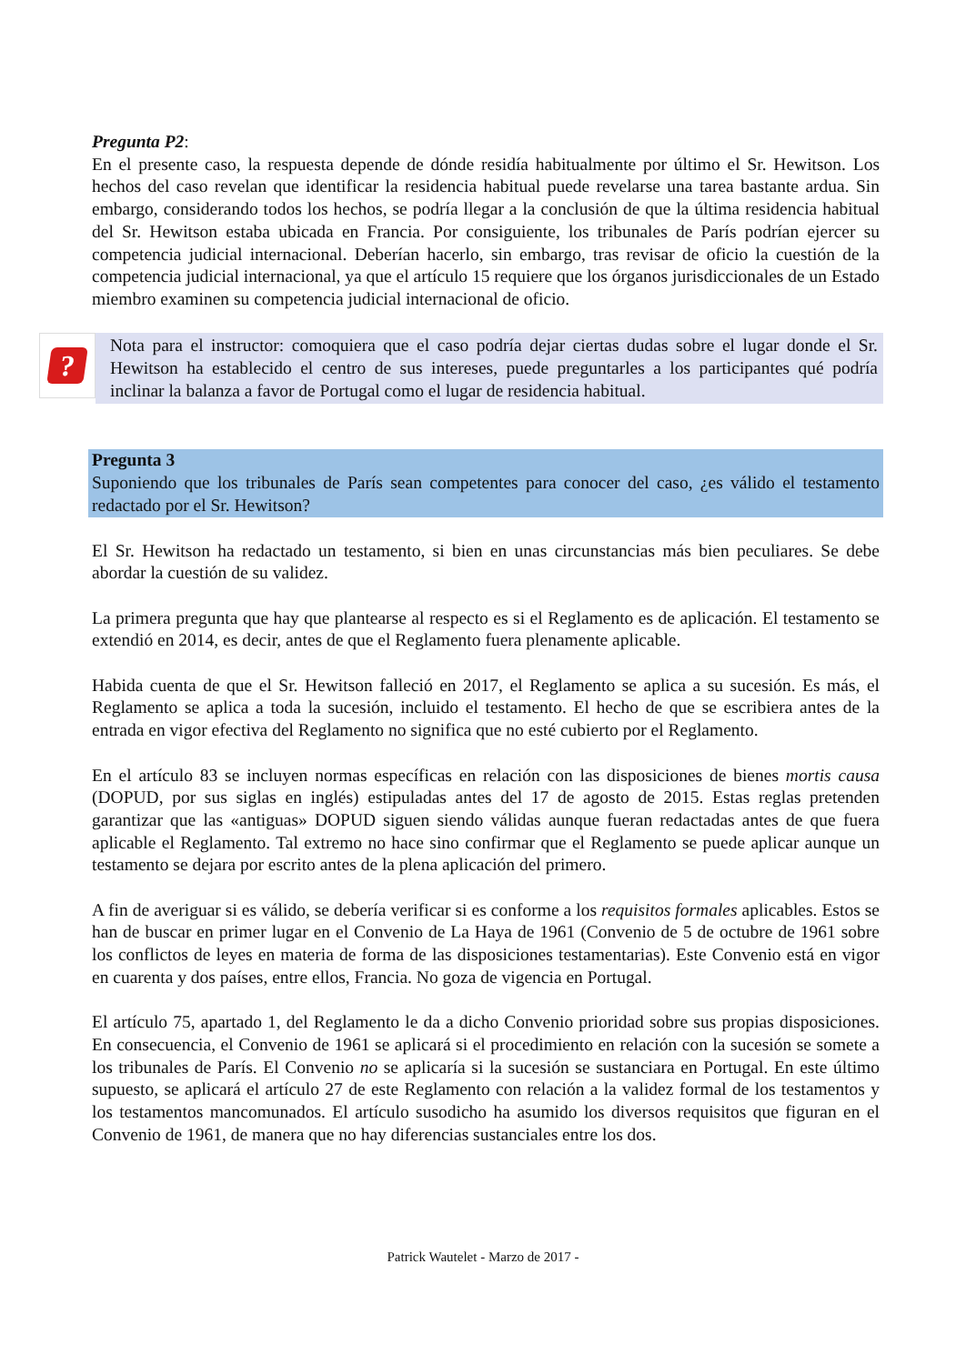Pregunta P2:
En el presente caso, la respuesta depende de dónde residía habitualmente por último el Sr. Hewitson. Los hechos del caso revelan que identificar la residencia habitual puede revelarse una tarea bastante ardua. Sin embargo, considerando todos los hechos, se podría llegar a la conclusión de que la última residencia habitual del Sr. Hewitson estaba ubicada en Francia. Por consiguiente, los tribunales de París podrían ejercer su competencia judicial internacional. Deberían hacerlo, sin embargo, tras revisar de oficio la cuestión de la competencia judicial internacional, ya que el artículo 15 requiere que los órganos jurisdiccionales de un Estado miembro examinen su competencia judicial internacional de oficio.
?
Nota para el instructor: comoquiera que el caso podría dejar ciertas dudas sobre el lugar donde el Sr. Hewitson ha establecido el centro de sus intereses, puede preguntarles a los participantes qué podría inclinar la balanza a favor de Portugal como el lugar de residencia habitual.
Pregunta 3
Suponiendo que los tribunales de París sean competentes para conocer del caso, ¿es válido el testamento redactado por el Sr. Hewitson?
El Sr. Hewitson ha redactado un testamento, si bien en unas circunstancias más bien peculiares. Se debe abordar la cuestión de su validez.
La primera pregunta que hay que plantearse al respecto es si el Reglamento es de aplicación. El testamento se extendió en 2014, es decir, antes de que el Reglamento fuera plenamente aplicable.
Habida cuenta de que el Sr. Hewitson falleció en 2017, el Reglamento se aplica a su sucesión. Es más, el Reglamento se aplica a toda la sucesión, incluido el testamento. El hecho de que se escribiera antes de la entrada en vigor efectiva del Reglamento no significa que no esté cubierto por el Reglamento.
En el artículo 83 se incluyen normas específicas en relación con las disposiciones de bienes mortis causa (DOPUD, por sus siglas en inglés) estipuladas antes del 17 de agosto de 2015. Estas reglas pretenden garantizar que las «antiguas» DOPUD siguen siendo válidas aunque fueran redactadas antes de que fuera aplicable el Reglamento. Tal extremo no hace sino confirmar que el Reglamento se puede aplicar aunque un testamento se dejara por escrito antes de la plena aplicación del primero.
A fin de averiguar si es válido, se debería verificar si es conforme a los requisitos formales aplicables. Estos se han de buscar en primer lugar en el Convenio de La Haya de 1961 (Convenio de 5 de octubre de 1961 sobre los conflictos de leyes en materia de forma de las disposiciones testamentarias). Este Convenio está en vigor en cuarenta y dos países, entre ellos, Francia. No goza de vigencia en Portugal.
El artículo 75, apartado 1, del Reglamento le da a dicho Convenio prioridad sobre sus propias disposiciones. En consecuencia, el Convenio de 1961 se aplicará si el procedimiento en relación con la sucesión se somete a los tribunales de París. El Convenio no se aplicaría si la sucesión se sustanciara en Portugal. En este último supuesto, se aplicará el artículo 27 de este Reglamento con relación a la validez formal de los testamentos y los testamentos mancomunados. El artículo susodicho ha asumido los diversos requisitos que figuran en el Convenio de 1961, de manera que no hay diferencias sustanciales entre los dos.
Patrick Wautelet - Marzo de 2017 -